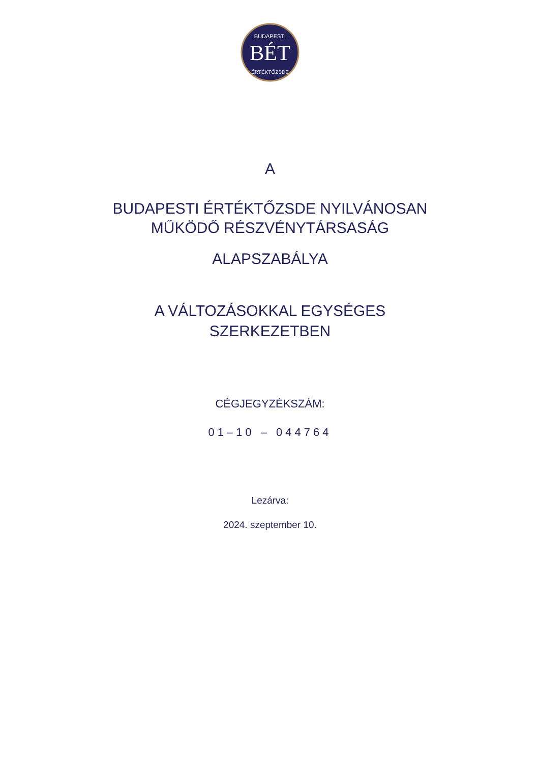BÉT
BUDAPESTI
ÉRTÉKTŐZSDE
A
BUDAPESTI ÉRTÉKTŐZSDE NYILVÁNOSAN
MŰKÖDŐ RÉSZVÉNYTÁRSASÁG
ALAPSZABÁLYA
A VÁLTOZÁSOKKAL EGYSÉGES
SZERKEZETBEN
CÉGJEGYZÉKSZÁM:
01–10 – 044764
Lezárva:
2024. szeptember 10.